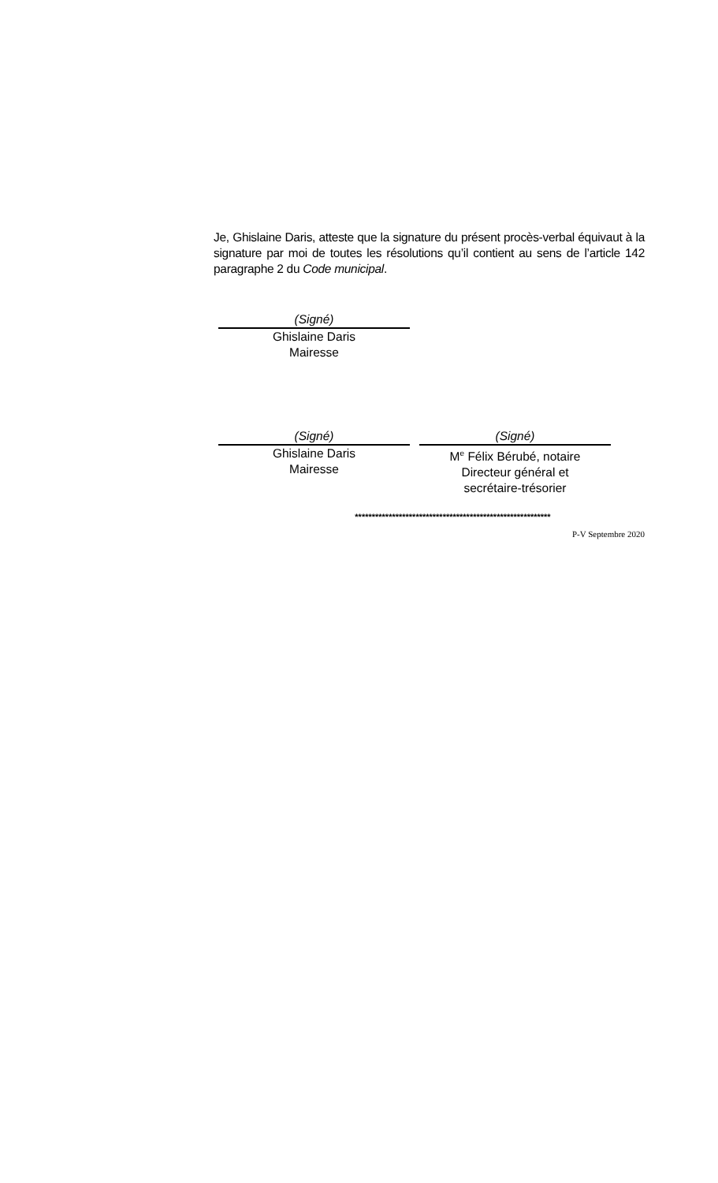Je, Ghislaine Daris, atteste que la signature du présent procès-verbal équivaut à la signature par moi de toutes les résolutions qu’il contient au sens de l’article 142 paragraphe 2 du Code municipal.
(Signé)
Ghislaine Daris
Mairesse
(Signé)
Ghislaine Daris
Mairesse
(Signé)
M<sup>e</sup> Félix Bérubé, notaire
Directeur général et
secrétaire-trésorier
**********************************************************
P-V Septembre 2020